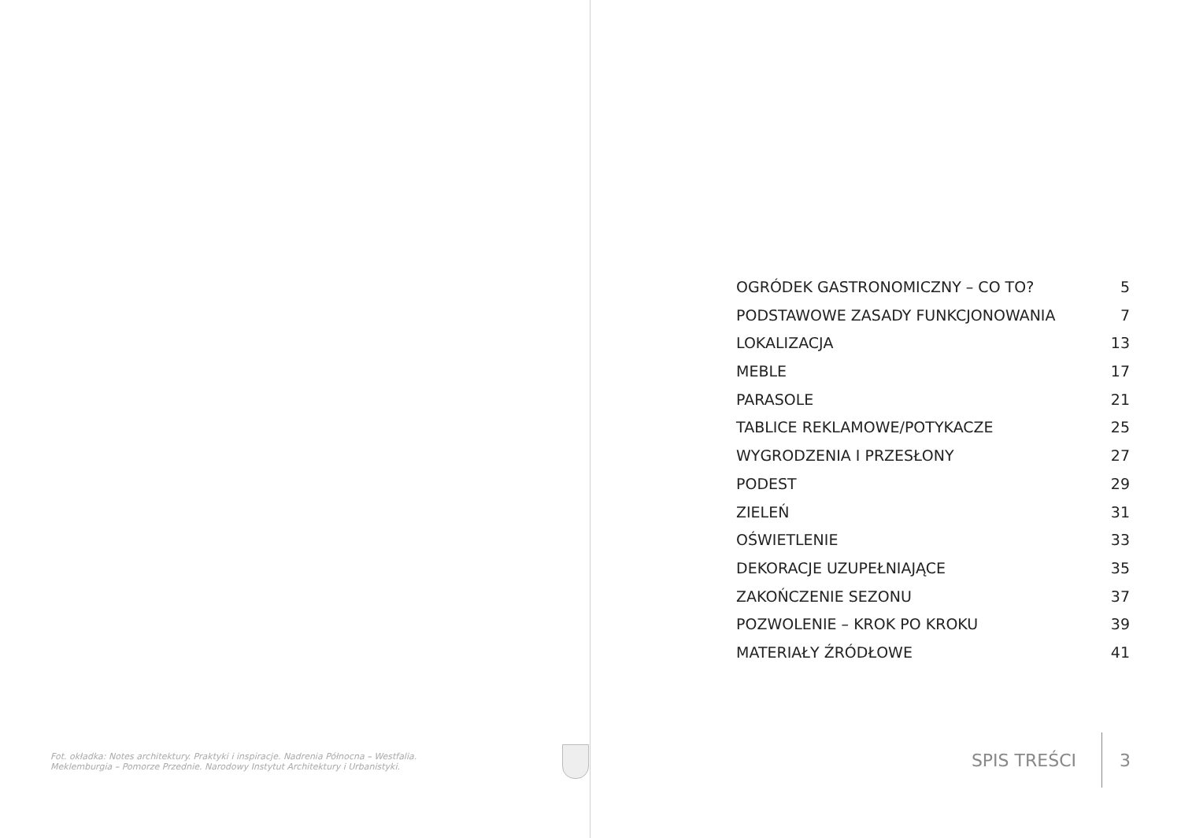Fot. okładka: Notes architektury. Praktyki i inspiracje. Nadrenia Północna – Westfalia. Meklemburgia – Pomorze Przednie. Narodowy Instytut Architektury i Urbanistyki.
OGRÓDEK GASTRONOMICZNY – CO TO? 5
PODSTAWOWE ZASADY FUNKCJONOWANIA 7
LOKALIZACJA 13
MEBLE 17
PARASOLE 21
TABLICE REKLAMOWE/POTYKACZE 25
WYGRODZENIA I PRZESŁONY 27
PODEST 29
ZIELEŃ 31
OŚWIETLENIE 33
DEKORACJE UZUPEŁNIAJĄCE 35
ZAKOŃCZENIE SEZONU 37
POZWOLENIE – KROK PO KROKU 39
MATERIAŁY ŹRÓDŁOWE 41
SPIS TREŚCI 3